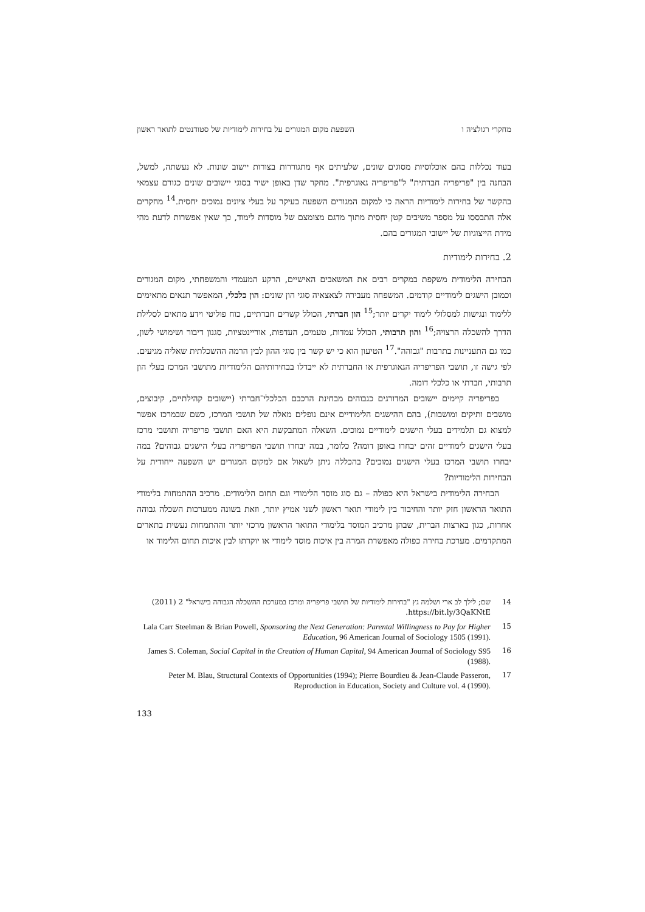מחקרי רגולציה ו השפעת מקום המגורים על בחירות לימודיות של סטודנטים לתואר ראשון
בעוד נכללות בהם אוכלוסיות מסוגים שונים, שלעיתים אף מתגוררות בצורות יישוב שונות. לא נעשתה, למשל, הבחנה בין "פריפריה חברתית" ל"פריפריה גאוגרפית". מחקר שדן באופן ישיר בסוגי יישובים שונים כגורם עצמאי בהקשר של בחירות לימודיות הראה כי למקום המגורים השפעה בעיקר על בעלי ציונים נמוכים יחסית.<sup>14</sup> מחקרים אלה התבססו על מספר משיבים קטן יחסית מתוך מדגם מצומצם של מוסדות לימוד, כך שאין אפשרות לדעת מהי מידת הייצוגיות של יישובי המגורים בהם.
2. בחירות לימודיות
הבחירה הלימודית משקפת במקרים רבים את המשאבים האישיים, הרקע המעמדי והמשפחתי, מקום המגורים וכמובן הישגים לימודיים קודמים. המשפחה מעבירה לצאצאיה סוגי הון שונים: הון כלכלי, המאפשר תנאים מתאימים ללימוד ונגישות למסלולי לימוד יקרים יותר;<sup>15</sup> הון חברתי, הכולל קשרים חברתיים, כוח פוליטי וידע מתאים לסלילת הדרך להשכלה הרצויה;<sup>16</sup> והון תרבותי, הכולל עמדות, טעמים, העדפות, אוריינטציות, סגנון דיבור ושימושי לשון, כמו גם התעניינות בתרבות "גבוהה".<sup>17</sup> הטיעון הוא כי יש קשר בין סוגי ההון לבין הרמה ההשכלתית שאליה מגיעים. לפי גישה זו, תושבי הפריפריה הגאוגרפית או החברתית לא ייבדלו בבחירותיהם הלימודיות מתושבי המרכז בעלי הון תרבותי, חברתי או כלכלי דומה.
בפריפריה קיימים יישובים המדורגים כגבוהים מבחינת הרכבם הכלכלי־חברתי (יישובים קהילתיים, קיבוצים, מושבים ותיקים ומושבות), בהם ההישגים הלימודיים אינם נופלים מאלה של תושבי המרכז, כשם שבמרכז אפשר למצוא גם תלמידים בעלי הישגים לימודיים נמוכים. השאלה המתבקשת היא האם תושבי פריפריה ותושבי מרכז בעלי הישגים לימודיים זהים יבחרו באופן דומה? כלומר, במה יבחרו תושבי הפריפריה בעלי הישגים גבוהים? במה יבחרו תושבי המרכז בעלי הישגים נמוכים? בהכללה ניתן לשאול אם למקום המגורים יש השפעה ייחודית על הבחירות הלימודיות?
הבחירה הלימודית בישראל היא כפולה – גם סוג מוסד הלימודי וגם תחום הלימודים. מרכיב ההתמחות בלימודי התואר הראשון חזק יותר והחיבור בין לימודי תואר ראשון לשני אמיץ יותר, וזאת בשונה ממערכות השכלה גבוהה אחרות, כגון בארצות הברית, שבהן מרכיב המוסד בלימודי התואר הראשון מרכזי יותר וההתמחות נעשית בתארים המתקדמים. מערכת בחירה כפולה מאפשרת המרה בין איכות מוסד לימודי או יוקרתו לבין איכות תחום הלימוד או
14 שם; לילך לב ארי ושלמה גץ "בחירות לימודיות של תושבי פריפריה ומרכז במערכת ההשכלה הגבוהה בישראל" 2 (2011) https://bit.ly/3QaKNtE.
15 Lala Carr Steelman & Brian Powell, Sponsoring the Next Generation: Parental Willingness to Pay for Higher Education, 96 American Journal of Sociology 1505 (1991).
16 James S. Coleman, Social Capital in the Creation of Human Capital, 94 American Journal of Sociology S95 (1988).
17 Peter M. Blau, Structural Contexts of Opportunities (1994); Pierre Bourdieu & Jean-Claude Passeron, Reproduction in Education, Society and Culture vol. 4 (1990).
133